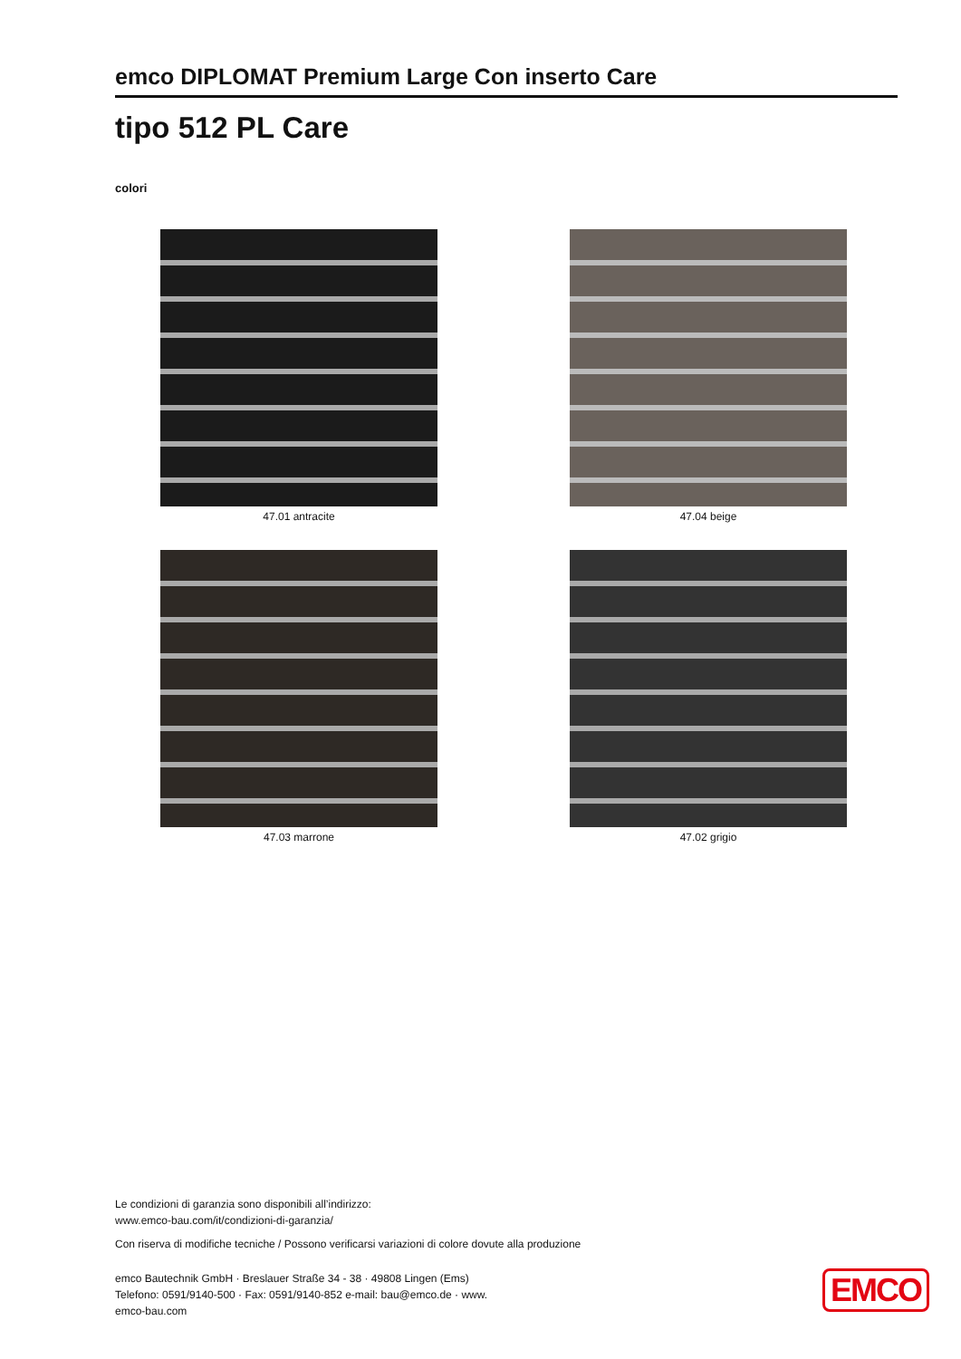emco DIPLOMAT Premium Large Con inserto Care
tipo 512 PL Care
colori
47.01 antracite
47.04 beige
47.03 marrone
47.02 grigio
Le condizioni di garanzia sono disponibili all’indirizzo:
www.emco-bau.com/it/condizioni-di-garanzia/
Con riserva di modifiche tecniche / Possono verificarsi variazioni di colore dovute alla produzione
emco Bautechnik GmbH · Breslauer Straße 34 - 38 · 49808 Lingen (Ems)
Telefono: 0591/9140-500 · Fax: 0591/9140-852 e-mail: bau@emco.de · www.
emco-bau.com
EMCO